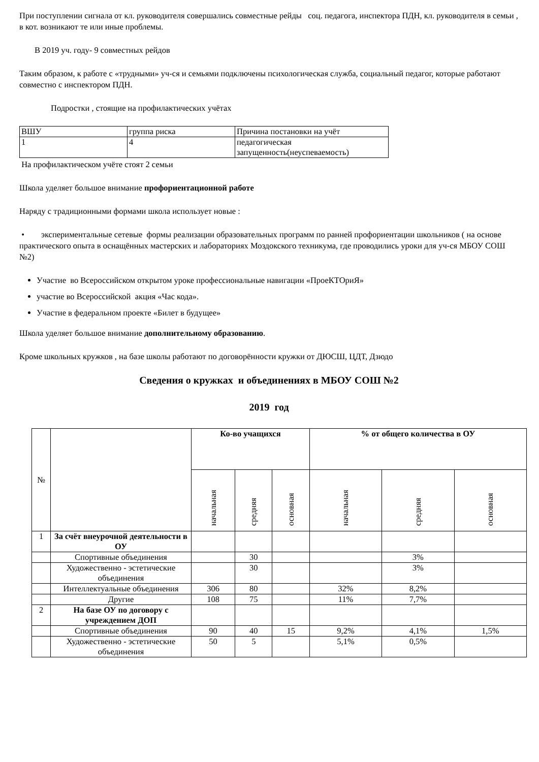При поступлении сигнала от кл. руководителя совершались совместные рейды соц. педагога, инспектора ПДН, кл. руководителя в семьи , в кот. возникают те или иные проблемы.
В 2019 уч. году- 9 совместных рейдов
Таким образом, к работе с «трудными» уч-ся и семьями подключены психологическая служба, социальный педагог, которые работают совместно с инспектором ПДН.
Подростки , стоящие на профилактических учётах
| ВШУ | группа риска | Причина постановки на учёт |
| 1 | 4 | педагогическая запущенность(неуспеваемость) |
На профилактическом учёте стоят 2 семьи
Школа уделяет большое внимание профориентационной работе
Наряду с традиционными формами школа использует новые :
• экспериментальные сетевые формы реализации образовательных программ по ранней профориентации школьников ( на основе практического опыта в оснащённых мастерских и лабораториях Моздокского техникума, где проводились уроки для уч-ся МБОУ СОШ №2)
Участие во Всероссийском открытом уроке профессиональные навигации «ПроеКТОриЯ»
участие во Всероссийской акция «Час кода».
Участие в федеральном проекте «Билет в будущее»
Школа уделяет большое внимание дополнительному образованию.
Кроме школьных кружков , на базе школы работают по договорённости кружки от ДЮСШ, ЦДТ, Дзюдо
Сведения о кружках и объединениях в МБОУ СОШ №2
2019 год
| № | | Ко-во учащихся | | | % от общего количества в ОУ | | |
| --- | --- | --- | --- | --- | --- | --- | --- |
| | | начальная | средняя | основная | начальная | средняя | основная |
| 1 | За счёт внеурочной деятельности в ОУ | | | | | | |
| | Спортивные объединения | | 30 | | | 3% | |
| | Художественно - эстетические объединения | | 30 | | | 3% | |
| | Интеллектуальные объединения | 306 | 80 | | 32% | 8,2% | |
| | Другие | 108 | 75 | | 11% | 7,7% | |
| 2 | На базе ОУ по договору с учреждением ДОП | | | | | | |
| | Спортивные объединения | 90 | 40 | 15 | 9,2% | 4,1% | 1,5% |
| | Художественно - эстетические объединения | 50 | 5 | | 5,1% | 0,5% | |